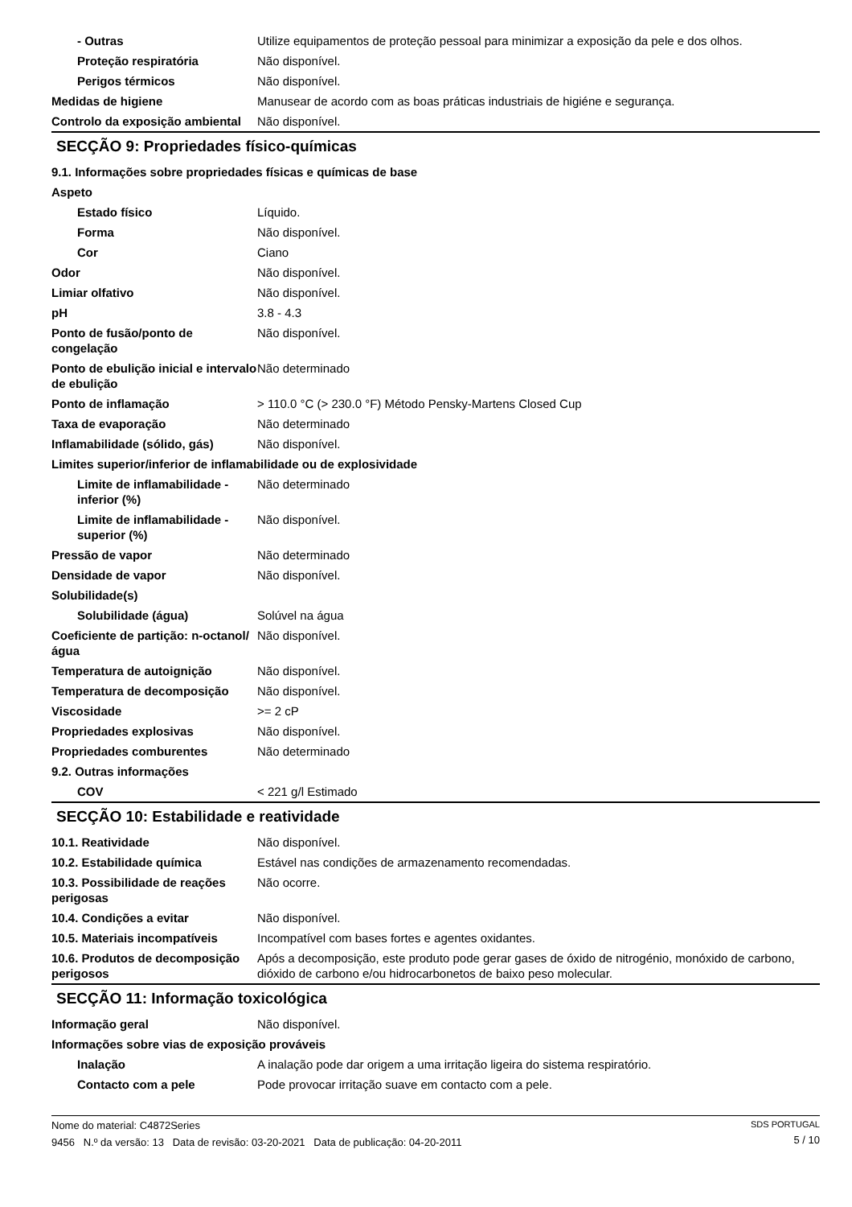| - Outras | Utilize equipamentos de proteção pessoal para minimizar a exposição da pele e dos olhos. |
| Proteção respiratória | Não disponível. |
| Perigos térmicos | Não disponível. |
| Medidas de higiene | Manusear de acordo com as boas práticas industriais de higiéne e segurança. |
| Controlo da exposição ambiental | Não disponível. |
SECÇÃO 9: Propriedades físico-químicas
| 9.1. Informações sobre propriedades físicas e químicas de base | |
| Aspeto | |
| Estado físico | Líquido. |
| Forma | Não disponível. |
| Cor | Ciano |
| Odor | Não disponível. |
| Limiar olfativo | Não disponível. |
| pH | 3.8 - 4.3 |
| Ponto de fusão/ponto de congelação | Não disponível. |
| Ponto de ebulição inicial e intervalo de ebulição | Não determinado |
| Ponto de inflamação | > 110.0 °C (> 230.0 °F) Método Pensky-Martens Closed Cup |
| Taxa de evaporação | Não determinado |
| Inflamabilidade (sólido, gás) | Não disponível. |
| Limites superior/inferior de inflamabilidade ou de explosividade | |
| Limite de inflamabilidade - inferior (%) | Não determinado |
| Limite de inflamabilidade - superior (%) | Não disponível. |
| Pressão de vapor | Não determinado |
| Densidade de vapor | Não disponível. |
| Solubilidade(s) | |
| Solubilidade (água) | Solúvel na água |
| Coeficiente de partição: n-octanol/água | Não disponível. |
| Temperatura de autoignição | Não disponível. |
| Temperatura de decomposição | Não disponível. |
| Viscosidade | >= 2 cP |
| Propriedades explosivas | Não disponível. |
| Propriedades comburentes | Não determinado |
| 9.2. Outras informações | |
| COV | < 221 g/l Estimado |
SECÇÃO 10: Estabilidade e reatividade
| 10.1. Reatividade | Não disponível. |
| 10.2. Estabilidade química | Estável nas condições de armazenamento recomendadas. |
| 10.3. Possibilidade de reações perigosas | Não ocorre. |
| 10.4. Condições a evitar | Não disponível. |
| 10.5. Materiais incompatíveis | Incompatível com bases fortes e agentes oxidantes. |
| 10.6. Produtos de decomposição perigosos | Após a decomposição, este produto pode gerar gases de óxido de nitrogénio, monóxido de carbono, dióxido de carbono e/ou hidrocarbonetos de baixo peso molecular. |
SECÇÃO 11: Informação toxicológica
| Informação geral | Não disponível. |
| Informações sobre vias de exposição prováveis | |
| Inalação | A inalação pode dar origem a uma irritação ligeira do sistema respiratório. |
| Contacto com a pele | Pode provocar irritação suave em contacto com a pele. |
Nome do material: C4872Series
9456 N.º da versão: 13 Data de revisão: 03-20-2021 Data de publicação: 04-20-2011
SDS PORTUGAL
5 / 10